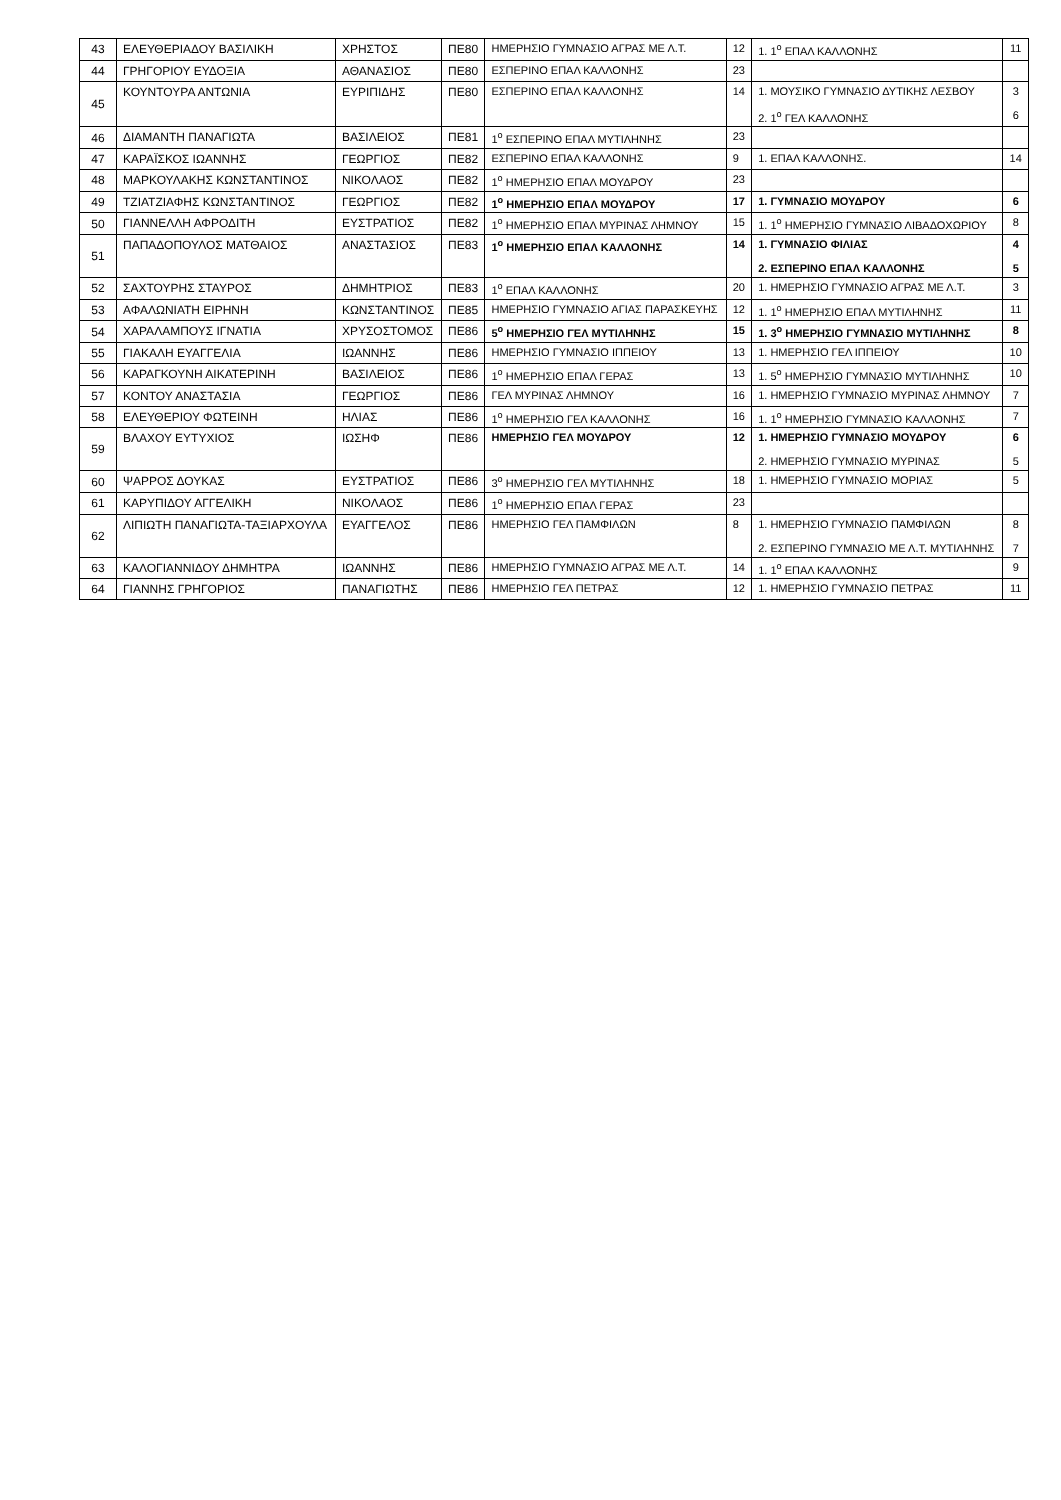| 43 | ΕΛΕΥΘΕΡΙΑΔΟΥ ΒΑΣΙΛΙΚΗ | ΧΡΗΣΤΟΣ | ΠΕ80 | ΗΜΕΡΗΣΙΟ ΓΥΜΝΑΣΙΟ ΑΓΡΑΣ ΜΕ Λ.Τ. | 12 | 1. 1<sup>ο</sup> ΕΠΑΛ ΚΑΛΛΟΝΗΣ | 11 |
| 44 | ΓΡΗΓΟΡΙΟΥ ΕΥΔΟΞΙΑ | ΑΘΑΝΑΣΙΟΣ | ΠΕ80 | ΕΣΠΕΡΙΝΟ ΕΠΑΛ ΚΑΛΛΟΝΗΣ | 23 | | |
| 45 | ΚΟΥΝΤΟΥΡΑ ΑΝΤΩΝΙΑ | ΕΥΡΙΠΙΔΗΣ | ΠΕ80 | ΕΣΠΕΡΙΝΟ ΕΠΑΛ ΚΑΛΛΟΝΗΣ | 14 | 1. ΜΟΥΣΙΚΟ ΓΥΜΝΑΣΙΟ ΔΥΤΙΚΗΣ ΛΕΣΒΟΥ 2. 1<sup>ο</sup> ΓΕΛ ΚΑΛΛΟΝΗΣ | 3 6 |
| 46 | ΔΙΑΜΑΝΤΗ ΠΑΝΑΓΙΩΤΑ | ΒΑΣΙΛΕΙΟΣ | ΠΕ81 | 1<sup>ο</sup> ΕΣΠΕΡΙΝΟ ΕΠΑΛ ΜΥΤΙΛΗΝΗΣ | 23 | | |
| 47 | ΚΑΡΑΪΣΚΟΣ ΙΩΑΝΝΗΣ | ΓΕΩΡΓΙΟΣ | ΠΕ82 | ΕΣΠΕΡΙΝΟ ΕΠΑΛ ΚΑΛΛΟΝΗΣ | 9 | 1. ΕΠΑΛ ΚΑΛΛΟΝΗΣ. | 14 |
| 48 | ΜΑΡΚΟΥΛΑΚΗΣ ΚΩΝΣΤΑΝΤΙΝΟΣ | ΝΙΚΟΛΑΟΣ | ΠΕ82 | 1<sup>ο</sup> ΗΜΕΡΗΣΙΟ ΕΠΑΛ ΜΟΥΔΡΟΥ | 23 | | |
| 49 | ΤΖΙΑΤΖΙΑΦΗΣ ΚΩΝΣΤΑΝΤΙΝΟΣ | ΓΕΩΡΓΙΟΣ | ΠΕ82 | 1<sup>ο</sup> ΗΜΕΡΗΣΙΟ ΕΠΑΛ ΜΟΥΔΡΟΥ | 17 | 1. ΓΥΜΝΑΣΙΟ ΜΟΥΔΡΟΥ | 6 |
| 50 | ΓΙΑΝΝΕΛΛΗ ΑΦΡΟΔΙΤΗ | ΕΥΣΤΡΑΤΙΟΣ | ΠΕ82 | 1<sup>ο</sup> ΗΜΕΡΗΣΙΟ ΕΠΑΛ ΜΥΡΙΝΑΣ ΛΗΜΝΟΥ | 15 | 1. 1<sup>ο</sup> ΗΜΕΡΗΣΙΟ ΓΥΜΝΑΣΙΟ ΛΙΒΑΔΟΧΩΡΙΟΥ | 8 |
| 51 | ΠΑΠΑΔΟΠΟΥΛΟΣ ΜΑΤΘΑΙΟΣ | ΑΝΑΣΤΑΣΙΟΣ | ΠΕ83 | 1<sup>ο</sup> ΗΜΕΡΗΣΙΟ ΕΠΑΛ ΚΑΛΛΟΝΗΣ | 14 | 1. ΓΥΜΝΑΣΙΟ ΦΙΛΙΑΣ 2. ΕΣΠΕΡΙΝΟ ΕΠΑΛ ΚΑΛΛΟΝΗΣ | 4 5 |
| 52 | ΣΑΧΤΟΥΡΗΣ ΣΤΑΥΡΟΣ | ΔΗΜΗΤΡΙΟΣ | ΠΕ83 | 1<sup>ο</sup> ΕΠΑΛ ΚΑΛΛΟΝΗΣ | 20 | 1. ΗΜΕΡΗΣΙΟ ΓΥΜΝΑΣΙΟ ΑΓΡΑΣ ΜΕ Λ.Τ. | 3 |
| 53 | ΑΦΑΛΩΝΙΑΤΗ ΕΙΡΗΝΗ | ΚΩΝΣΤΑΝΤΙΝΟΣ | ΠΕ85 | ΗΜΕΡΗΣΙΟ ΓΥΜΝΑΣΙΟ ΑΓΙΑΣ ΠΑΡΑΣΚΕΥΗΣ | 12 | 1. 1<sup>ο</sup> ΗΜΕΡΗΣΙΟ ΕΠΑΛ ΜΥΤΙΛΗΝΗΣ | 11 |
| 54 | ΧΑΡΑΛΑΜΠΟΥΣ ΙΓΝΑΤΙΑ | ΧΡΥΣΟΣΤΟΜΟΣ | ΠΕ86 | 5<sup>ο</sup> ΗΜΕΡΗΣΙΟ ΓΕΛ ΜΥΤΙΛΗΝΗΣ | 15 | 1. 3<sup>ο</sup> ΗΜΕΡΗΣΙΟ ΓΥΜΝΑΣΙΟ ΜΥΤΙΛΗΝΗΣ | 8 |
| 55 | ΓΙΑΚΑΛΗ ΕΥΑΓΓΕΛΙΑ | ΙΩΑΝΝΗΣ | ΠΕ86 | ΗΜΕΡΗΣΙΟ ΓΥΜΝΑΣΙΟ ΙΠΠΕΙΟΥ | 13 | 1. ΗΜΕΡΗΣΙΟ ΓΕΛ ΙΠΠΕΙΟΥ | 10 |
| 56 | ΚΑΡΑΓΚΟΥΝΗ ΑΙΚΑΤΕΡΙΝΗ | ΒΑΣΙΛΕΙΟΣ | ΠΕ86 | 1<sup>ο</sup> ΗΜΕΡΗΣΙΟ ΕΠΑΛ ΓΕΡΑΣ | 13 | 1. 5<sup>ο</sup> ΗΜΕΡΗΣΙΟ ΓΥΜΝΑΣΙΟ ΜΥΤΙΛΗΝΗΣ | 10 |
| 57 | ΚΟΝΤΟΥ ΑΝΑΣΤΑΣΙΑ | ΓΕΩΡΓΙΟΣ | ΠΕ86 | ΓΕΛ ΜΥΡΙΝΑΣ ΛΗΜΝΟΥ | 16 | 1. ΗΜΕΡΗΣΙΟ ΓΥΜΝΑΣΙΟ ΜΥΡΙΝΑΣ ΛΗΜΝΟΥ | 7 |
| 58 | ΕΛΕΥΘΕΡΙΟΥ ΦΩΤΕΙΝΗ | ΗΛΙΑΣ | ΠΕ86 | 1<sup>ο</sup> ΗΜΕΡΗΣΙΟ ΓΕΛ ΚΑΛΛΟΝΗΣ | 16 | 1. 1<sup>ο</sup> ΗΜΕΡΗΣΙΟ ΓΥΜΝΑΣΙΟ ΚΑΛΛΟΝΗΣ | 7 |
| 59 | ΒΛΑΧΟΥ ΕΥΤΥΧΙΟΣ | ΙΩΣΗΦ | ΠΕ86 | ΗΜΕΡΗΣΙΟ ΓΕΛ ΜΟΥΔΡΟΥ | 12 | 1. ΗΜΕΡΗΣΙΟ ΓΥΜΝΑΣΙΟ ΜΟΥΔΡΟΥ 2. ΗΜΕΡΗΣΙΟ ΓΥΜΝΑΣΙΟ ΜΥΡΙΝΑΣ | 6 5 |
| 60 | ΨΑΡΡΟΣ ΔΟΥΚΑΣ | ΕΥΣΤΡΑΤΙΟΣ | ΠΕ86 | 3<sup>ο</sup> ΗΜΕΡΗΣΙΟ ΓΕΛ ΜΥΤΙΛΗΝΗΣ | 18 | 1. ΗΜΕΡΗΣΙΟ ΓΥΜΝΑΣΙΟ ΜΟΡΙΑΣ | 5 |
| 61 | ΚΑΡΥΠΙΔΟΥ ΑΓΓΕΛΙΚΗ | ΝΙΚΟΛΑΟΣ | ΠΕ86 | 1<sup>ο</sup> ΗΜΕΡΗΣΙΟ ΕΠΑΛ ΓΕΡΑΣ | 23 | | |
| 62 | ΛΙΠΙΩΤΗ ΠΑΝΑΓΙΩΤΑ-ΤΑΞΙΑΡΧΟΥΛΑ | ΕΥΑΓΓΕΛΟΣ | ΠΕ86 | ΗΜΕΡΗΣΙΟ ΓΕΛ ΠΑΜΦΙΛΩΝ | 8 | 1. ΗΜΕΡΗΣΙΟ ΓΥΜΝΑΣΙΟ ΠΑΜΦΙΛΩΝ 2. ΕΣΠΕΡΙΝΟ ΓΥΜΝΑΣΙΟ ΜΕ Λ.Τ. ΜΥΤΙΛΗΝΗΣ | 8 7 |
| 63 | ΚΑΛΟΓΙΑΝΝΙΔΟΥ ΔΗΜΗΤΡΑ | ΙΩΑΝΝΗΣ | ΠΕ86 | ΗΜΕΡΗΣΙΟ ΓΥΜΝΑΣΙΟ ΑΓΡΑΣ ΜΕ Λ.Τ. | 14 | 1. 1<sup>ο</sup> ΕΠΑΛ ΚΑΛΛΟΝΗΣ | 9 |
| 64 | ΓΙΑΝΝΗΣ ΓΡΗΓΟΡΙΟΣ | ΠΑΝΑΓΙΩΤΗΣ | ΠΕ86 | ΗΜΕΡΗΣΙΟ ΓΕΛ ΠΕΤΡΑΣ | 12 | 1. ΗΜΕΡΗΣΙΟ ΓΥΜΝΑΣΙΟ ΠΕΤΡΑΣ | 11 |